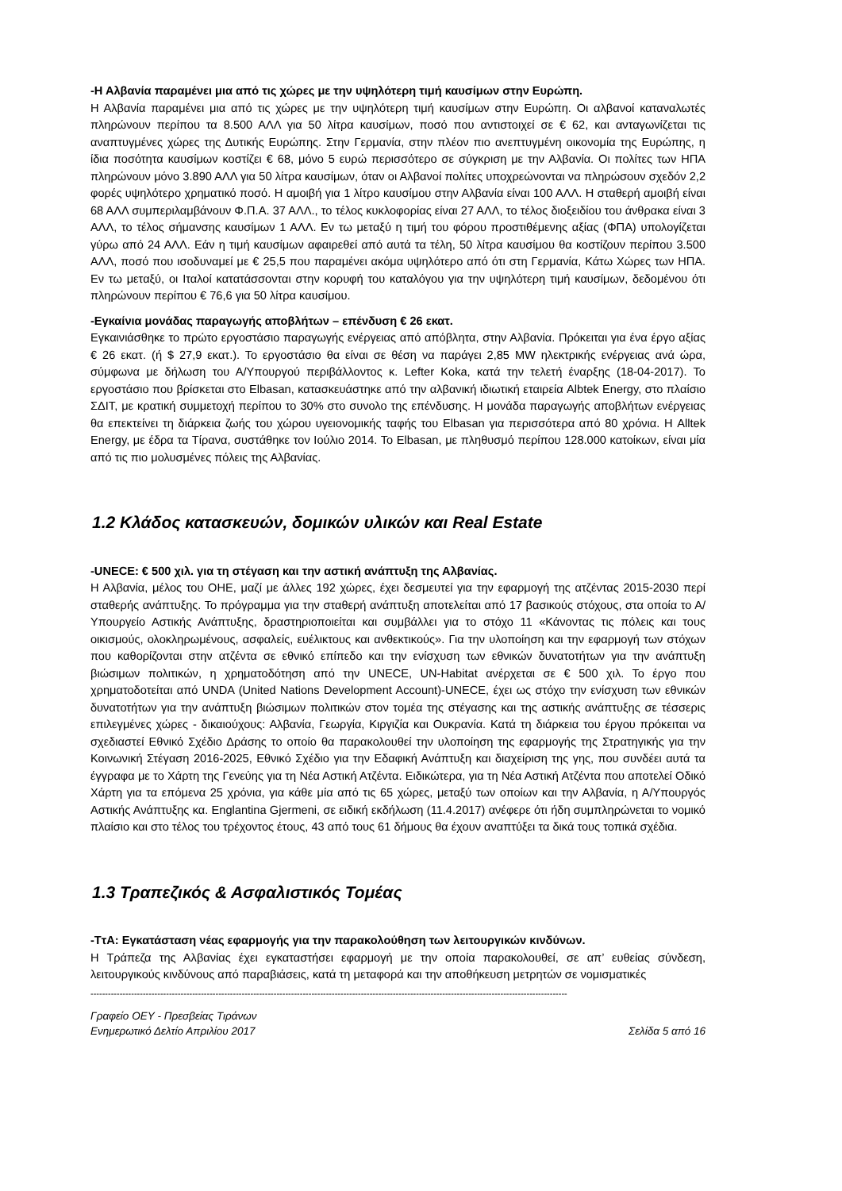-Η Αλβανία παραμένει μια από τις χώρες με την υψηλότερη τιμή καυσίμων στην Ευρώπη.
Η Αλβανία παραμένει μια από τις χώρες με την υψηλότερη τιμή καυσίμων στην Ευρώπη. Οι αλβανοί καταναλωτές πληρώνουν περίπου τα 8.500 ΑΛΛ για 50 λίτρα καυσίμων, ποσό που αντιστοιχεί σε € 62, και ανταγωνίζεται τις αναπτυγμένες χώρες της Δυτικής Ευρώπης. Στην Γερμανία, στην πλέον πιο ανεπτυγμένη οικονομία της Ευρώπης, η ίδια ποσότητα καυσίμων κοστίζει € 68, μόνο 5 ευρώ περισσότερο σε σύγκριση με την Αλβανία. Οι πολίτες των ΗΠΑ πληρώνουν μόνο 3.890 ΑΛΛ για 50 λίτρα καυσίμων, όταν οι Αλβανοί πολίτες υποχρεώνονται να πληρώσουν σχεδόν 2,2 φορές υψηλότερο χρηματικό ποσό. Η αμοιβή για 1 λίτρο καυσίμου στην Αλβανία είναι 100 ΑΛΛ. Η σταθερή αμοιβή είναι 68 ΑΛΛ συμπεριλαμβάνουν Φ.Π.Α. 37 ΑΛΛ., το τέλος κυκλοφορίας είναι 27 ΑΛΛ, το τέλος διοξειδίου του άνθρακα είναι 3 ΑΛΛ, το τέλος σήμανσης καυσίμων 1 ΑΛΛ. Εν τω μεταξύ η τιμή του φόρου προστιθέμενης αξίας (ΦΠΑ) υπολογίζεται γύρω από 24 ΑΛΛ. Εάν η τιμή καυσίμων αφαιρεθεί από αυτά τα τέλη, 50 λίτρα καυσίμου θα κοστίζουν περίπου 3.500 ΑΛΛ, ποσό που ισοδυναμεί με € 25,5 που παραμένει ακόμα υψηλότερο από ότι στη Γερμανία, Κάτω Χώρες των ΗΠΑ. Εν τω μεταξύ, οι Ιταλοί κατατάσσονται στην κορυφή του καταλόγου για την υψηλότερη τιμή καυσίμων, δεδομένου ότι πληρώνουν περίπου € 76,6 για 50 λίτρα καυσίμου.
-Εγκαίνια μονάδας παραγωγής αποβλήτων – επένδυση € 26 εκατ.
Εγκαινιάσθηκε το πρώτο εργοστάσιο παραγωγής ενέργειας από απόβλητα, στην Αλβανία. Πρόκειται για ένα έργο αξίας € 26 εκατ. (ή $ 27,9 εκατ.). Το εργοστάσιο θα είναι σε θέση να παράγει 2,85 MW ηλεκτρικής ενέργειας ανά ώρα, σύμφωνα με δήλωση του Α/Υπουργού περιβάλλοντος κ. Lefter Koka, κατά την τελετή έναρξης (18-04-2017). Το εργοστάσιο που βρίσκεται στο Elbasan, κατασκευάστηκε από την αλβανική ιδιωτική εταιρεία Albtek Energy, στο πλαίσιο ΣΔΙΤ, με κρατική συμμετοχή περίπου το 30% στο συνολο της επένδυσης. Η μονάδα παραγωγής αποβλήτων ενέργειας θα επεκτείνει τη διάρκεια ζωής του χώρου υγειονομικής ταφής του Elbasan για περισσότερα από 80 χρόνια. Η Alltek Energy, με έδρα τα Τίρανα, συστάθηκε τον Ιούλιο 2014. Το Elbasan, με πληθυσμό περίπου 128.000 κατοίκων, είναι μία από τις πιο μολυσμένες πόλεις της Αλβανίας.
1.2 Κλάδος κατασκευών, δομικών υλικών και Real Estate
-UNECE: € 500 χιλ. για τη στέγαση και την αστική ανάπτυξη της Αλβανίας.
Η Αλβανία, μέλος του ΟΗΕ, μαζί με άλλες 192 χώρες, έχει δεσμευτεί για την εφαρμογή της ατζέντας 2015-2030 περί σταθερής ανάπτυξης. Το πρόγραμμα για την σταθερή ανάπτυξη αποτελείται από 17 βασικούς στόχους, στα οποία το Α/Υπουργείο Αστικής Ανάπτυξης, δραστηριοποιείται και συμβάλλει για το στόχο 11 «Κάνοντας τις πόλεις και τους οικισμούς, ολοκληρωμένους, ασφαλείς, ευέλικτους και ανθεκτικούς». Για την υλοποίηση και την εφαρμογή των στόχων που καθορίζονται στην ατζέντα σε εθνικό επίπεδο και την ενίσχυση των εθνικών δυνατοτήτων για την ανάπτυξη βιώσιμων πολιτικών, η χρηματοδότηση από την UNECE, UN-Habitat ανέρχεται σε € 500 χιλ. Το έργο που χρηματοδοτείται από UNDA (United Nations Development Account)-UNECE, έχει ως στόχο την ενίσχυση των εθνικών δυνατοτήτων για την ανάπτυξη βιώσιμων πολιτικών στον τομέα της στέγασης και της αστικής ανάπτυξης σε τέσσερις επιλεγμένες χώρες - δικαιούχους: Αλβανία, Γεωργία, Κιργιζία και Ουκρανία. Κατά τη διάρκεια του έργου πρόκειται να σχεδιαστεί Εθνικό Σχέδιο Δράσης το οποίο θα παρακολουθεί την υλοποίηση της εφαρμογής της Στρατηγικής για την Κοινωνική Στέγαση 2016-2025, Εθνικό Σχέδιο για την Εδαφική Ανάπτυξη και διαχείριση της γης, που συνδέει αυτά τα έγγραφα με το Χάρτη της Γενεύης για τη Νέα Αστική Ατζέντα. Ειδικώτερα, για τη Νέα Αστική Ατζέντα που αποτελεί Οδικό Χάρτη για τα επόμενα 25 χρόνια, για κάθε μία από τις 65 χώρες, μεταξύ των οποίων και την Αλβανία, η Α/Υπουργός Αστικής Ανάπτυξης κα. Englantina Gjermeni, σε ειδική εκδήλωση (11.4.2017) ανέφερε ότι ήδη συμπληρώνεται το νομικό πλαίσιο και στο τέλος του τρέχοντος έτους, 43 από τους 61 δήμους θα έχουν αναπτύξει τα δικά τους τοπικά σχέδια.
1.3 Τραπεζικός & Ασφαλιστικός Τομέας
-ΤτΑ: Εγκατάσταση νέας εφαρμογής για την παρακολούθηση των λειτουργικών κινδύνων.
Η Τράπεζα της Αλβανίας έχει εγκαταστήσει εφαρμογή με την οποία παρακολουθεί, σε απ’ ευθείας σύνδεση, λειτουργικούς κινδύνους από παραβιάσεις, κατά τη μεταφορά και την αποθήκευση μετρητών σε νομισματικές
--------------------------------------------------------------------------------------------------------------------------------------------------------------------
Γραφείο ΟΕΥ - Πρεσβείας Τιράνων
Ενημερωτικό Δελτίο Απριλίου 2017 Σελίδα 5 από 16